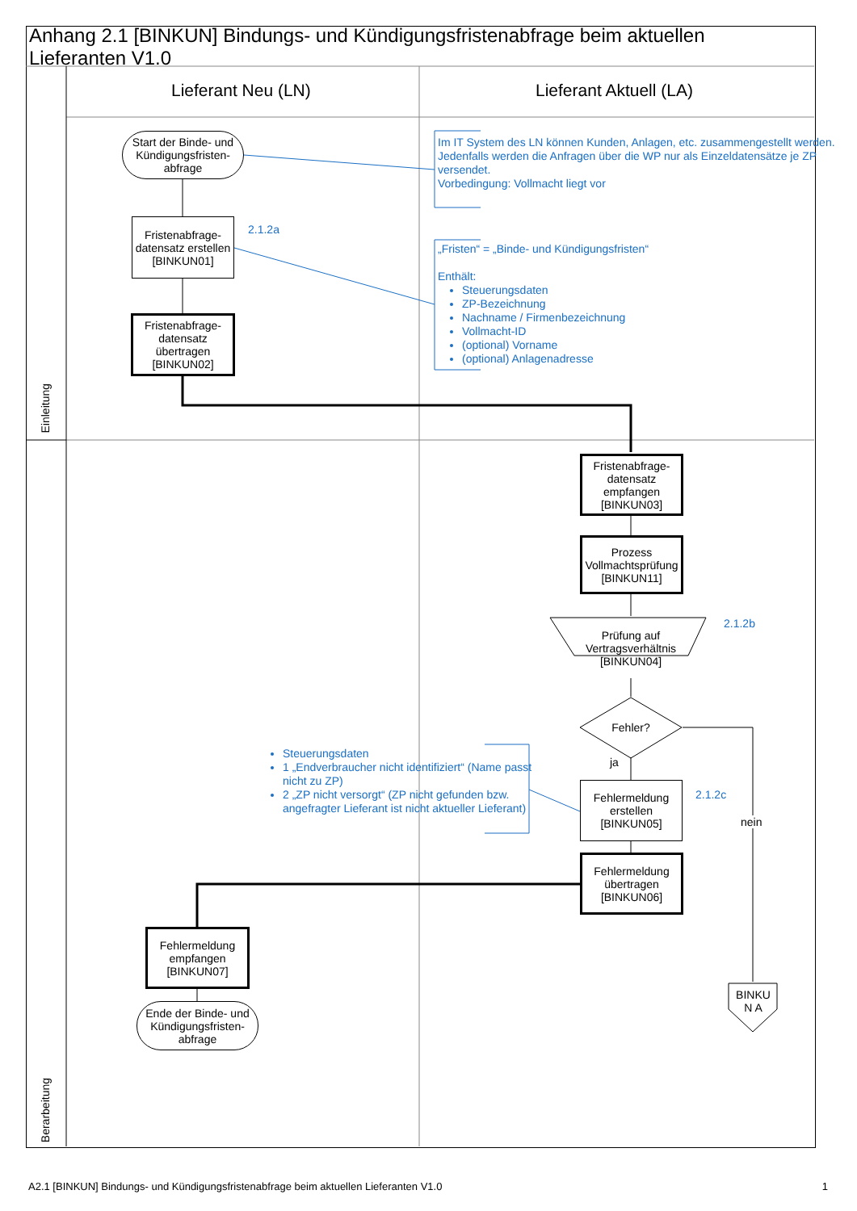Anhang 2.1 [BINKUN] Bindungs- und Kündigungsfristenabfrage beim aktuellen Lieferanten V1.0
Lieferant Neu (LN) Lieferant Aktuell (LA)
Einleitung
Berarbeitung
Start der Binde- und Kündigungsfristen-abfrage
Fristenabfrage-datensatz erstellen [BINKUN01]
2.1.2a
Fristenabfrage-datensatz übertragen [BINKUN02]
Im IT System des LN können Kunden, Anlagen, etc. zusammengestellt werden. Jedenfalls werden die Anfragen über die WP nur als Einzeldatensätze je ZP versendet.
Vorbedingung: Vollmacht liegt vor
„Fristen“ = „Binde- und Kündigungsfristen“
Enthält:
Steuerungsdaten
ZP-Bezeichnung
Nachname / Firmenbezeichnung
Vollmacht-ID
(optional) Vorname
(optional) Anlagenadresse
Fristenabfrage-datensatz empfangen [BINKUN03]
Prozess Vollmachtsprüfung [BINKUN11]
Prüfung auf Vertragsverhältnis [BINKUN04]
2.1.2b
Fehler?
ja
nein
Steuerungsdaten
1 „Endverbraucher nicht identifiziert“ (Name passt nicht zu ZP)
2 „ZP nicht versorgt“ (ZP nicht gefunden bzw. angefragter Lieferant ist nicht aktueller Lieferant)
Fehlermeldung erstellen [BINKUN05]
2.1.2c
Fehlermeldung übertragen [BINKUN06]
Fehlermeldung empfangen [BINKUN07]
Ende der Binde- und Kündigungsfristen-abfrage
BINKU N A
A2.1 [BINKUN] Bindungs- und Kündigungsfristenabfrage beim aktuellen Lieferanten V1.0 1